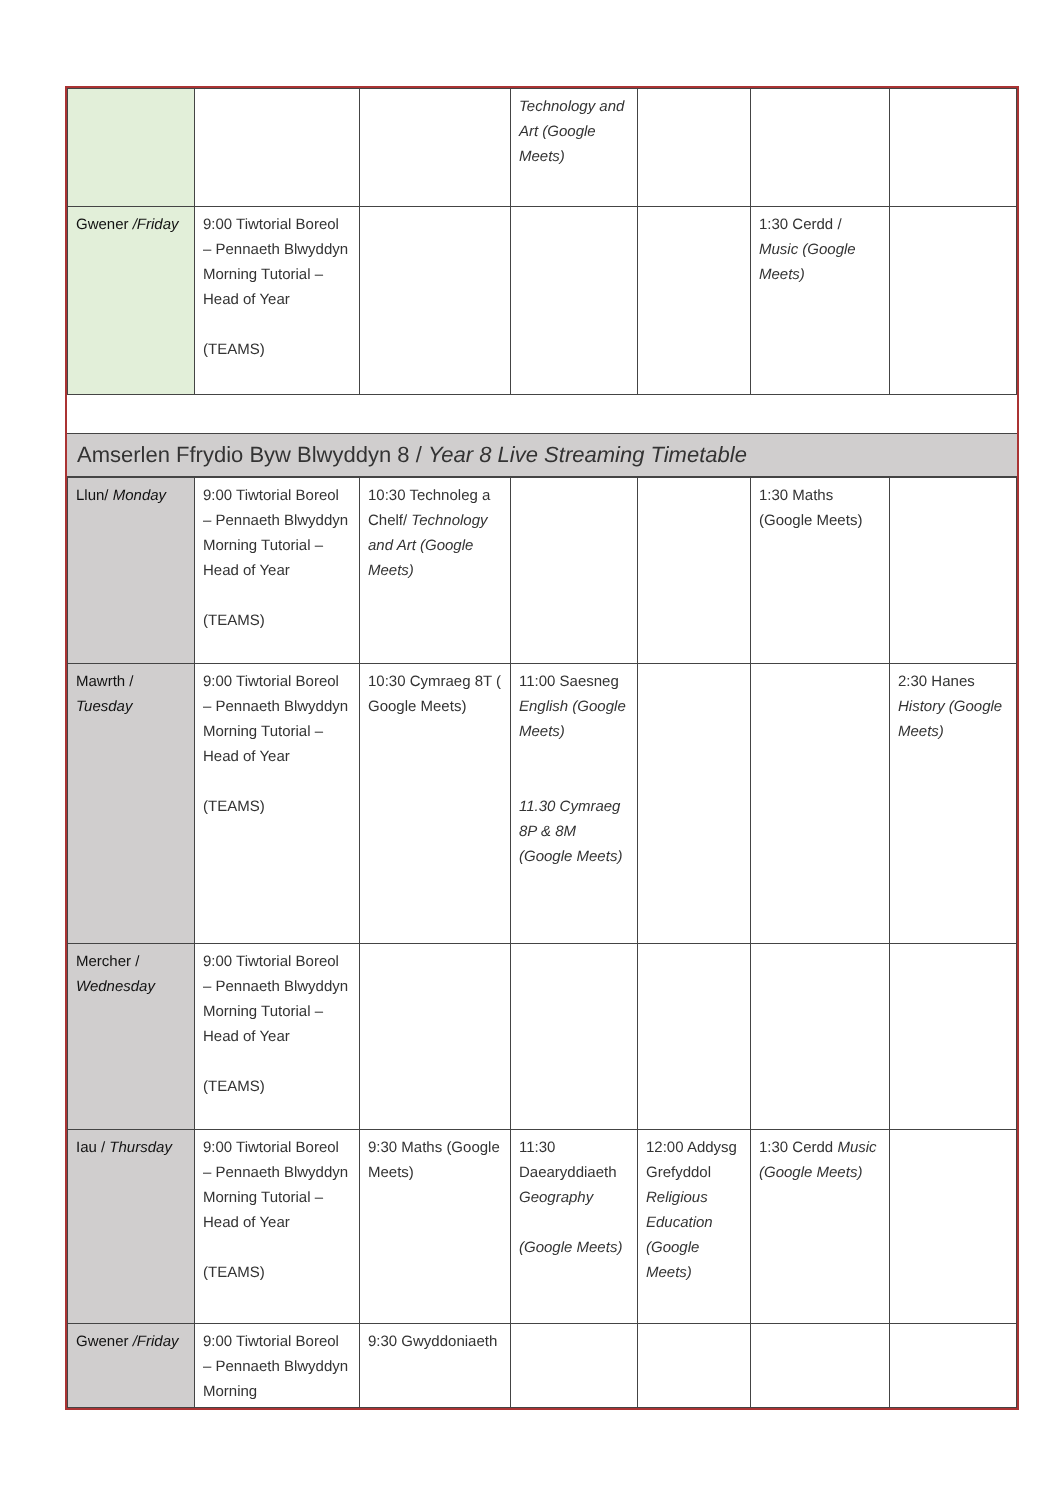| | | | Technology and Art (Google Meets) | | | |
| Gwener /Friday | 9:00 Tiwtorial Boreol – Pennaeth Blwyddyn Morning Tutorial – Head of Year (TEAMS) | | | | 1:30 Cerdd / Music (Google Meets) | |
Amserlen Ffrydio Byw Blwyddyn 8 / Year 8 Live Streaming Timetable
| Llun/ Monday | 9:00 Tiwtorial Boreol – Pennaeth Blwyddyn Morning Tutorial – Head of Year (TEAMS) | 10:30 Technoleg a Chelf/ Technology and Art (Google Meets) | | | 1:30 Maths (Google Meets) | |
| Mawrth / Tuesday | 9:00 Tiwtorial Boreol – Pennaeth Blwyddyn Morning Tutorial – Head of Year (TEAMS) | 10:30 Cymraeg 8T ( Google Meets) | 11:00 Saesneg English (Google Meets) 11.30 Cymraeg 8P & 8M (Google Meets) | | | 2:30 Hanes History (Google Meets) |
| Mercher / Wednesday | 9:00 Tiwtorial Boreol – Pennaeth Blwyddyn Morning Tutorial – Head of Year (TEAMS) | | | | | |
| Iau / Thursday | 9:00 Tiwtorial Boreol – Pennaeth Blwyddyn Morning Tutorial – Head of Year (TEAMS) | 9:30 Maths (Google Meets) | 11:30 Daearyddiaeth Geography (Google Meets) | 12:00 Addysg Grefyddol Religious Education (Google Meets) | 1:30 Cerdd Music (Google Meets) | |
| Gwener /Friday | 9:00 Tiwtorial Boreol – Pennaeth Blwyddyn Morning | 9:30 Gwyddoniaeth | | | | |